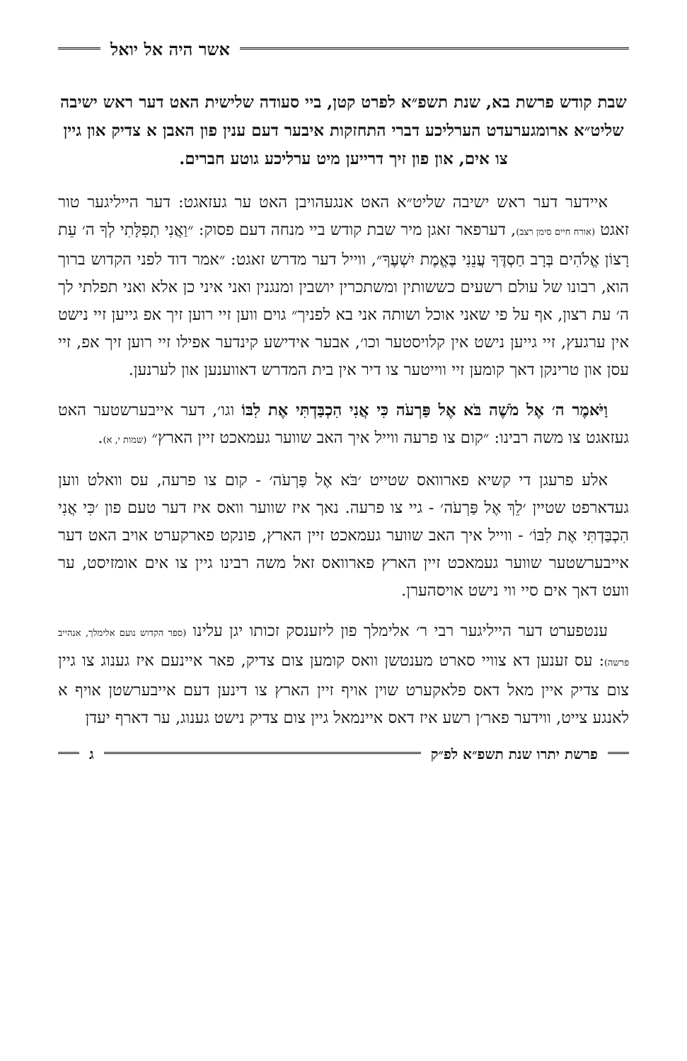אשר היה אל יואל
שבת קודש פרשת בא, שנת תשפ״א לפרט קטן, ביי סעודה שלישית האט דער ראש ישיבה שליט״א ארומגערעדט הערליכע דברי התחזקות איבער דעם ענין פון האבן א צדיק און גיין צו אים, און פון זיך דרייען מיט ערליכע גוטע חברים.
איידער דער ראש ישיבה שליט״א האט אנגעהויבן האט ער געזאגט: דער הייליגער טור זאגט (אורח חיים סימן רצב), דערפאר זאגן מיר שבת קודש ביי מנחה דעם פסוק: ״וַאֲנִי תְפִלָּתִי לְךָ ה׳ עֵת רָצוֹן אֱלֹהִים בְּרָב חַסְדֶּךָ עֲנֵנִי בֶּאֱמֶת יִשְׁעֶךָ״, ווייל דער מדרש זאגט: ״אמר דוד לפני הקדוש ברוך הוא, רבונו של עולם רשעים כששותין ומשתכרין יושבין ומנגנין ואני איני כן אלא ואני תפלתי לך ה׳ עת רצון, אף על פי שאני אוכל ושותה אני בא לפניך״ גוים ווען זיי רוען זיך אפ גייען זיי נישט אין ערגעץ, זיי גייען נישט אין קלויסטער וכו׳, אבער אידישע קינדער אפילו זיי רוען זיך אפ, זיי עסן און טרינקן דאך קומען זיי ווייטער צו דיר אין בית המדרש דאווענען און לערנען.
וַיֹּאמֶר ה׳ אֶל מֹשֶׁה בֹּא אֶל פַּרְעֹה כִּי אֲנִי הִכְבַּדְתִּי אֶת לִבּוֹ וגו׳, דער אייבערשטער האט געזאגט צו משה רבינו: ״קום צו פרעה ווייל איך האב שווער געמאכט זיין הארץ״ (שמות י, א).
אלע פרעגן די קשיא פארוואס שטייט ׳בֹּא אֶל פַּרְעֹה׳ - קום צו פרעה, עס וואלט ווען געדארפט שטיין ׳לֵךְ אֶל פַּרְעֹה׳ - גיי צו פרעה. נאך איז שווער וואס איז דער טעם פון ׳כִּי אֲנִי הִכְבַּדְתִּי אֶת לִבּוֹ׳ - ווייל איך האב שווער געמאכט זיין הארץ, פונקט פארקערט אויב האט דער אייבערשטער שווער געמאכט זיין הארץ פארוואס זאל משה רבינו גיין צו אים אומזיסט, ער וועט דאך אים סיי ווי נישט אויסהערן.
ענטפערט דער הייליגער רבי ר׳ אלימלך פון ליזענסק זכותו יגן עלינו (ספר הקדוש נועם אלימלך, אנהייב פרשה): עס זענען דא צוויי סארט מענטשן וואס קומען צום צדיק, פאר איינעם איז גענוג צו גיין צום צדיק איין מאל דאס פלאקערט שוין אויף זיין הארץ צו דינען דעם אייבערשטן אויף א לאנגע צייט, ווידער פאר׳ן רשע איז דאס איינמאל גיין צום צדיק נישט גענוג, ער דארף יעדן
פרשת יתרו שנת תשפ״א לפ״ק ג